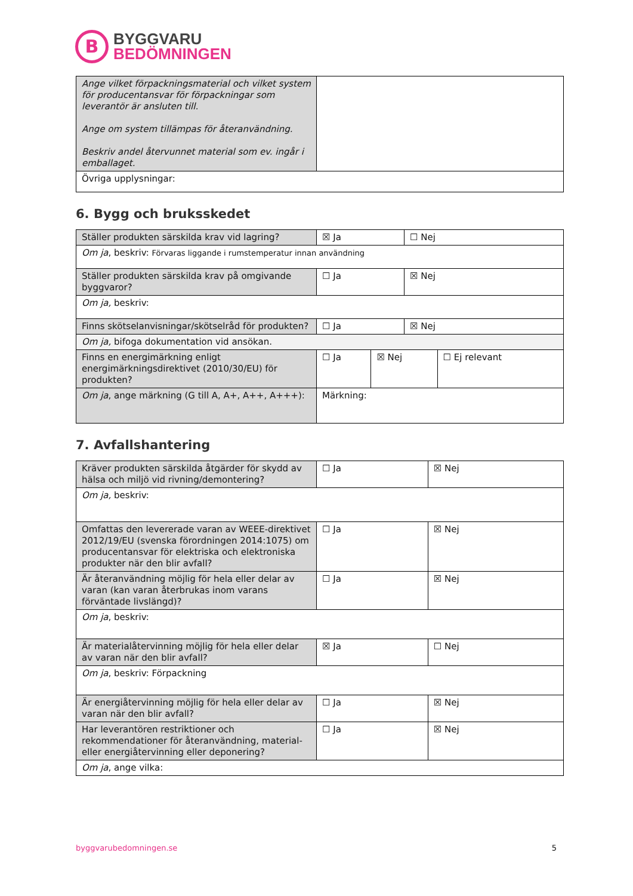B
BYGGVARU
BEDÖMNINGEN
| Ange vilket förpackningsmaterial och vilket system för producentansvar för förpackningar som leverantör är ansluten till. Ange om system tillämpas för återanvändning. Beskriv andel återvunnet material som ev. ingår i emballaget. | |
| Övriga upplysningar: | |
6. Bygg och bruksskedet
| Ställer produkten särskilda krav vid lagring? | ☒ Ja | | ☐ Nej | |
| Om ja , beskriv: Förvaras liggande i rumstemperatur innan användning | | | | |
| Ställer produkten särskilda krav på omgivande byggvaror? | ☐ Ja | | ☒ Nej | |
| Om ja, beskriv: | | | | |
| Finns skötselanvisningar/skötselråd för produkten? | ☐ Ja | | ☒ Nej | |
| Om ja, bifoga dokumentation vid ansökan. | | | | |
| Finns en energimärkning enligt energimärkningsdirektivet (2010/30/EU) för produkten? | ☐ Ja | ☒ Nej | | ☐ Ej relevant |
| Om ja , ange märkning (G till A, A+, A++, A+++): | Märkning: | | | |
7. Avfallshantering
| Kräver produkten särskilda åtgärder för skydd av hälsa och miljö vid rivning/demontering? | ☐ Ja | ☒ Nej |
| Om ja, beskriv: | | |
| Omfattas den levererade varan av WEEE-direktivet 2012/19/EU (svenska förordningen 2014:1075) om producentansvar för elektriska och elektroniska produkter när den blir avfall? | ☐ Ja | ☒ Nej |
| Är återanvändning möjlig för hela eller delar av varan (kan varan återbrukas inom varans förväntade livslängd)? | ☐ Ja | ☒ Nej |
| Om ja , beskriv: | | |
| Är materialåtervinning möjlig för hela eller delar av varan när den blir avfall? | ☒ Ja | ☐ Nej |
| Om ja , beskriv: Förpackning | | |
| Är energiåtervinning möjlig för hela eller delar av varan när den blir avfall? | ☐ Ja | ☒ Nej |
| Har leverantören restriktioner och rekommendationer för återanvändning, material- eller energiåtervinning eller deponering? | ☐ Ja | ☒ Nej |
| Om ja , ange vilka: | | |
byggvarubedomningen.se 5